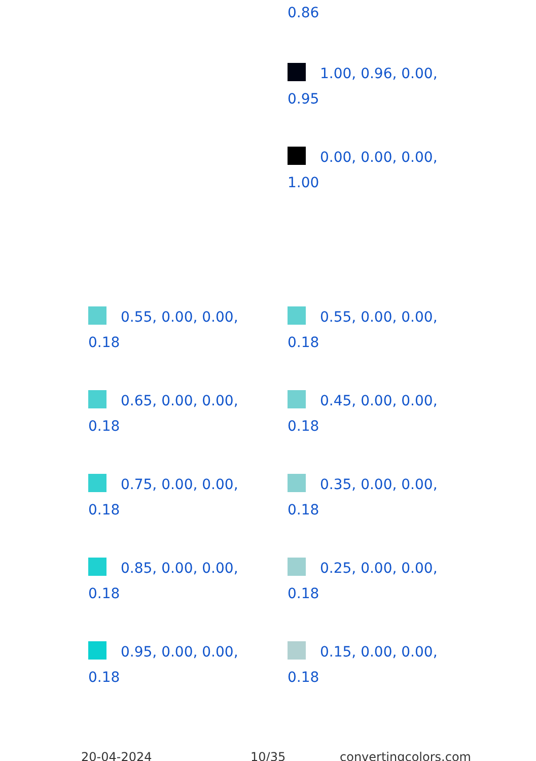0.86
1.00, 0.96, 0.00, 0.95
0.00, 0.00, 0.00, 1.00
0.55, 0.00, 0.00, 0.18
0.55, 0.00, 0.00, 0.18
0.65, 0.00, 0.00, 0.18
0.45, 0.00, 0.00, 0.18
0.75, 0.00, 0.00, 0.18
0.35, 0.00, 0.00, 0.18
0.85, 0.00, 0.00, 0.18
0.25, 0.00, 0.00, 0.18
0.95, 0.00, 0.00, 0.18
0.15, 0.00, 0.00, 0.18
20-04-2024 10/35 convertingcolors.com